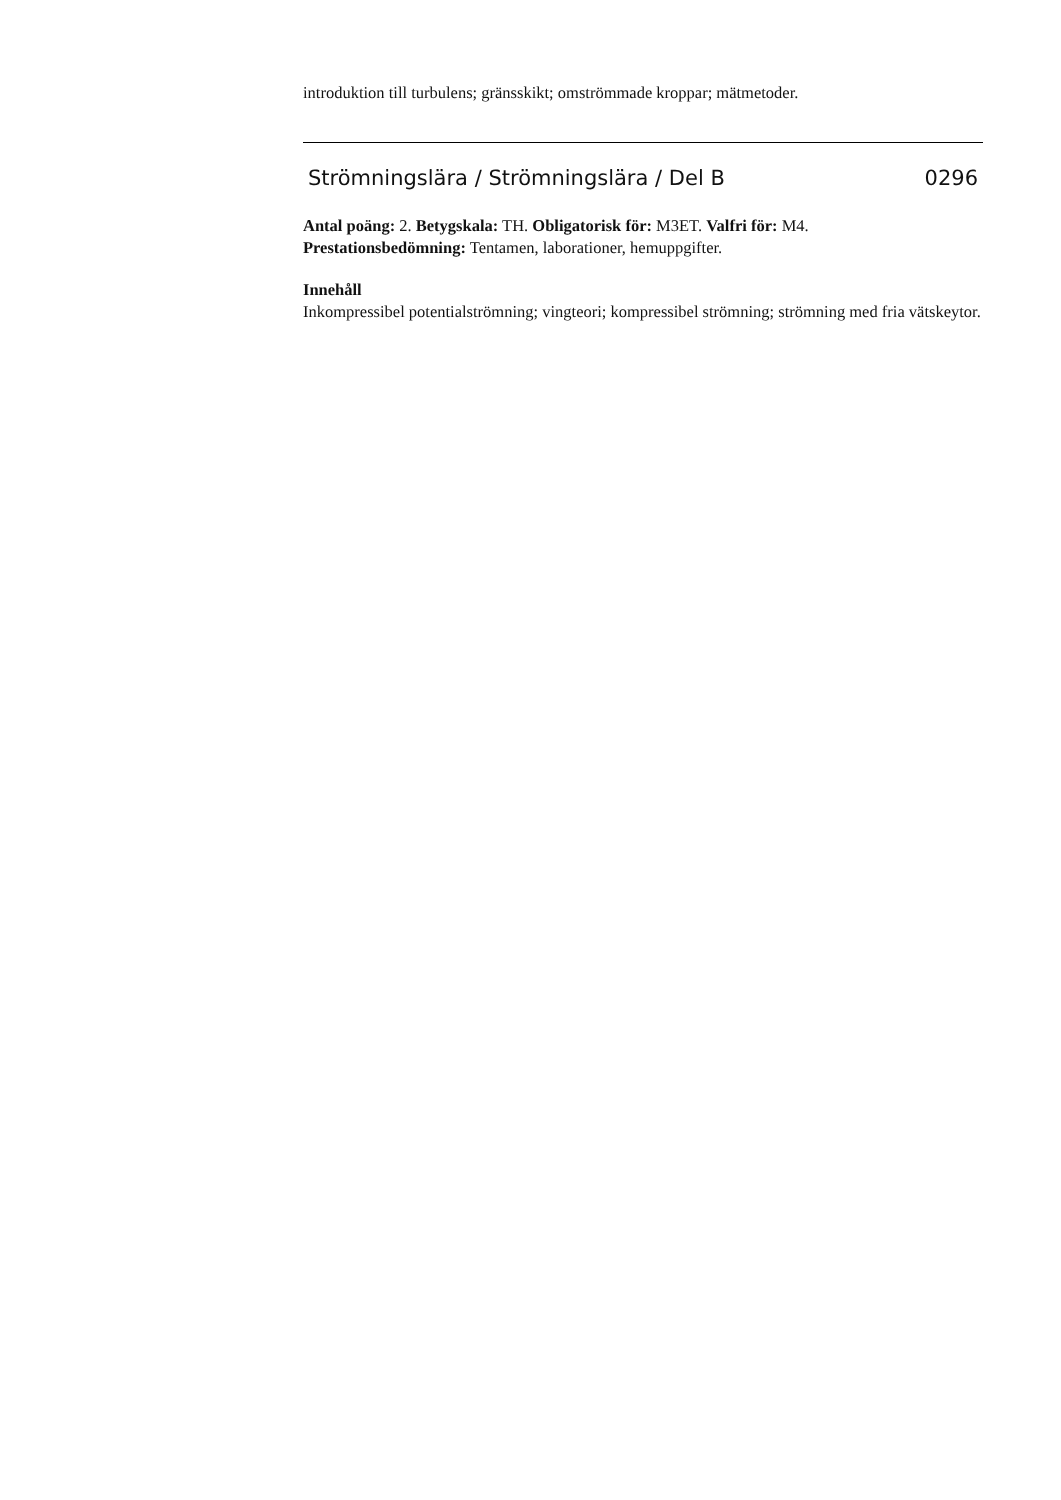introduktion till turbulens; gränsskikt; omströmmade kroppar; mätmetoder.
Strömningslära / Strömningslära / Del B 0296
Antal poäng: 2. Betygskala: TH. Obligatorisk för: M3ET. Valfri för: M4.
Prestationsbedömning: Tentamen, laborationer, hemuppgifter.
Innehåll
Inkompressibel potentialströmning; vingteori; kompressibel strömning; strömning med fria vätskeytor.